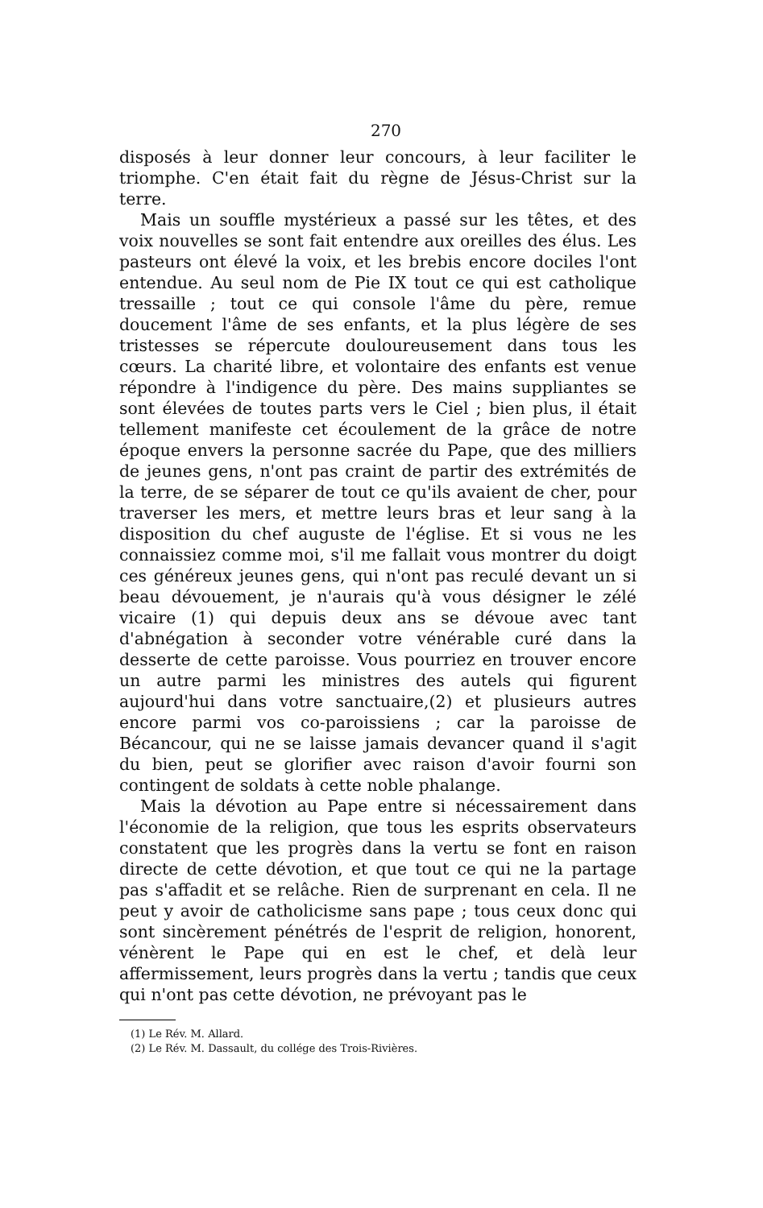270
disposés à leur donner leur concours, à leur faciliter le triomphe. C'en était fait du règne de Jésus-Christ sur la terre.
Mais un souffle mystérieux a passé sur les têtes, et des voix nouvelles se sont fait entendre aux oreilles des élus. Les pasteurs ont élevé la voix, et les brebis encore dociles l'ont entendue. Au seul nom de Pie IX tout ce qui est catholique tressaille ; tout ce qui console l'âme du père, remue doucement l'âme de ses enfants, et la plus légère de ses tristesses se répercute douloureusement dans tous les cœurs. La charité libre, et volontaire des enfants est venue répondre à l'indigence du père. Des mains suppliantes se sont élevées de toutes parts vers le Ciel ; bien plus, il était tellement manifeste cet écoulement de la grâce de notre époque envers la personne sacrée du Pape, que des milliers de jeunes gens, n'ont pas craint de partir des extrémités de la terre, de se séparer de tout ce qu'ils avaient de cher, pour traverser les mers, et mettre leurs bras et leur sang à la disposition du chef auguste de l'église. Et si vous ne les connaissiez comme moi, s'il me fallait vous montrer du doigt ces généreux jeunes gens, qui n'ont pas reculé devant un si beau dévouement, je n'aurais qu'à vous désigner le zélé vicaire (1) qui depuis deux ans se dévoue avec tant d'abnégation à seconder votre vénérable curé dans la desserte de cette paroisse. Vous pourriez en trouver encore un autre parmi les ministres des autels qui figurent aujourd'hui dans votre sanctuaire,(2) et plusieurs autres encore parmi vos co-paroissiens ; car la paroisse de Bécancour, qui ne se laisse jamais devancer quand il s'agit du bien, peut se glorifier avec raison d'avoir fourni son contingent de soldats à cette noble phalange.
Mais la dévotion au Pape entre si nécessairement dans l'économie de la religion, que tous les esprits observateurs constatent que les progrès dans la vertu se font en raison directe de cette dévotion, et que tout ce qui ne la partage pas s'affadit et se relâche. Rien de surprenant en cela. Il ne peut y avoir de catholicisme sans pape ; tous ceux donc qui sont sincèrement pénétrés de l'esprit de religion, honorent, vénèrent le Pape qui en est le chef, et delà leur affermissement, leurs progrès dans la vertu ; tandis que ceux qui n'ont pas cette dévotion, ne prévoyant pas le
(1) Le Rév. M. Allard.
(2) Le Rév. M. Dassault, du collége des Trois-Rivières.